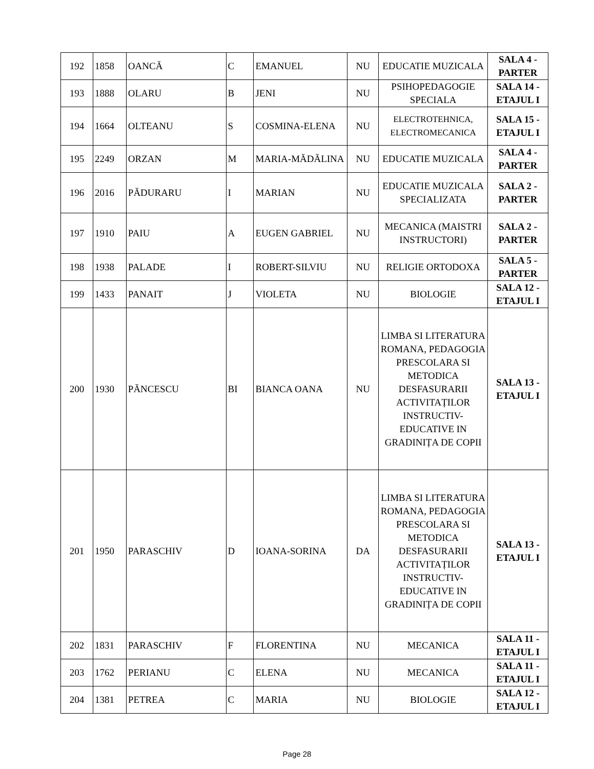| 192 | 1858 | OANCĂ | C | EMANUEL | NU | EDUCATIE MUZICALA | SALA 4 - PARTER |
| 193 | 1888 | OLARU | B | JENI | NU | PSIHOPEDAGOGIE SPECIALA | SALA 14 - ETAJUL I |
| 194 | 1664 | OLTEANU | S | COSMINA-ELENA | NU | ELECTROTEHNICA, ELECTROMECANICA | SALA 15 - ETAJUL I |
| 195 | 2249 | ORZAN | M | MARIA-MĂDĂLINA | NU | EDUCATIE MUZICALA | SALA 4 - PARTER |
| 196 | 2016 | PĂDURARU | I | MARIAN | NU | EDUCATIE MUZICALA SPECIALIZATA | SALA 2 - PARTER |
| 197 | 1910 | PAIU | A | EUGEN GABRIEL | NU | MECANICA (MAISTRI INSTRUCTORI) | SALA 2 - PARTER |
| 198 | 1938 | PALADE | I | ROBERT-SILVIU | NU | RELIGIE ORTODOXA | SALA 5 - PARTER |
| 199 | 1433 | PANAIT | J | VIOLETA | NU | BIOLOGIE | SALA 12 - ETAJUL I |
| 200 | 1930 | PĂNCESCU | BI | BIANCA OANA | NU | LIMBA SI LITERATURA ROMANA, PEDAGOGIA PRESCOLARA SI METODICA DESFASURARII ACTIVITAȚILOR INSTRUCTIV-EDUCATIVE IN GRADINIȚA DE COPII | SALA 13 - ETAJUL I |
| 201 | 1950 | PARASCHIV | D | IOANA-SORINA | DA | LIMBA SI LITERATURA ROMANA, PEDAGOGIA PRESCOLARA SI METODICA DESFASURARII ACTIVITAȚILOR INSTRUCTIV-EDUCATIVE IN GRADINIȚA DE COPII | SALA 13 - ETAJUL I |
| 202 | 1831 | PARASCHIV | F | FLORENTINA | NU | MECANICA | SALA 11 - ETAJUL I |
| 203 | 1762 | PERIANU | C | ELENA | NU | MECANICA | SALA 11 - ETAJUL I |
| 204 | 1381 | PETREA | C | MARIA | NU | BIOLOGIE | SALA 12 - ETAJUL I |
Page 28